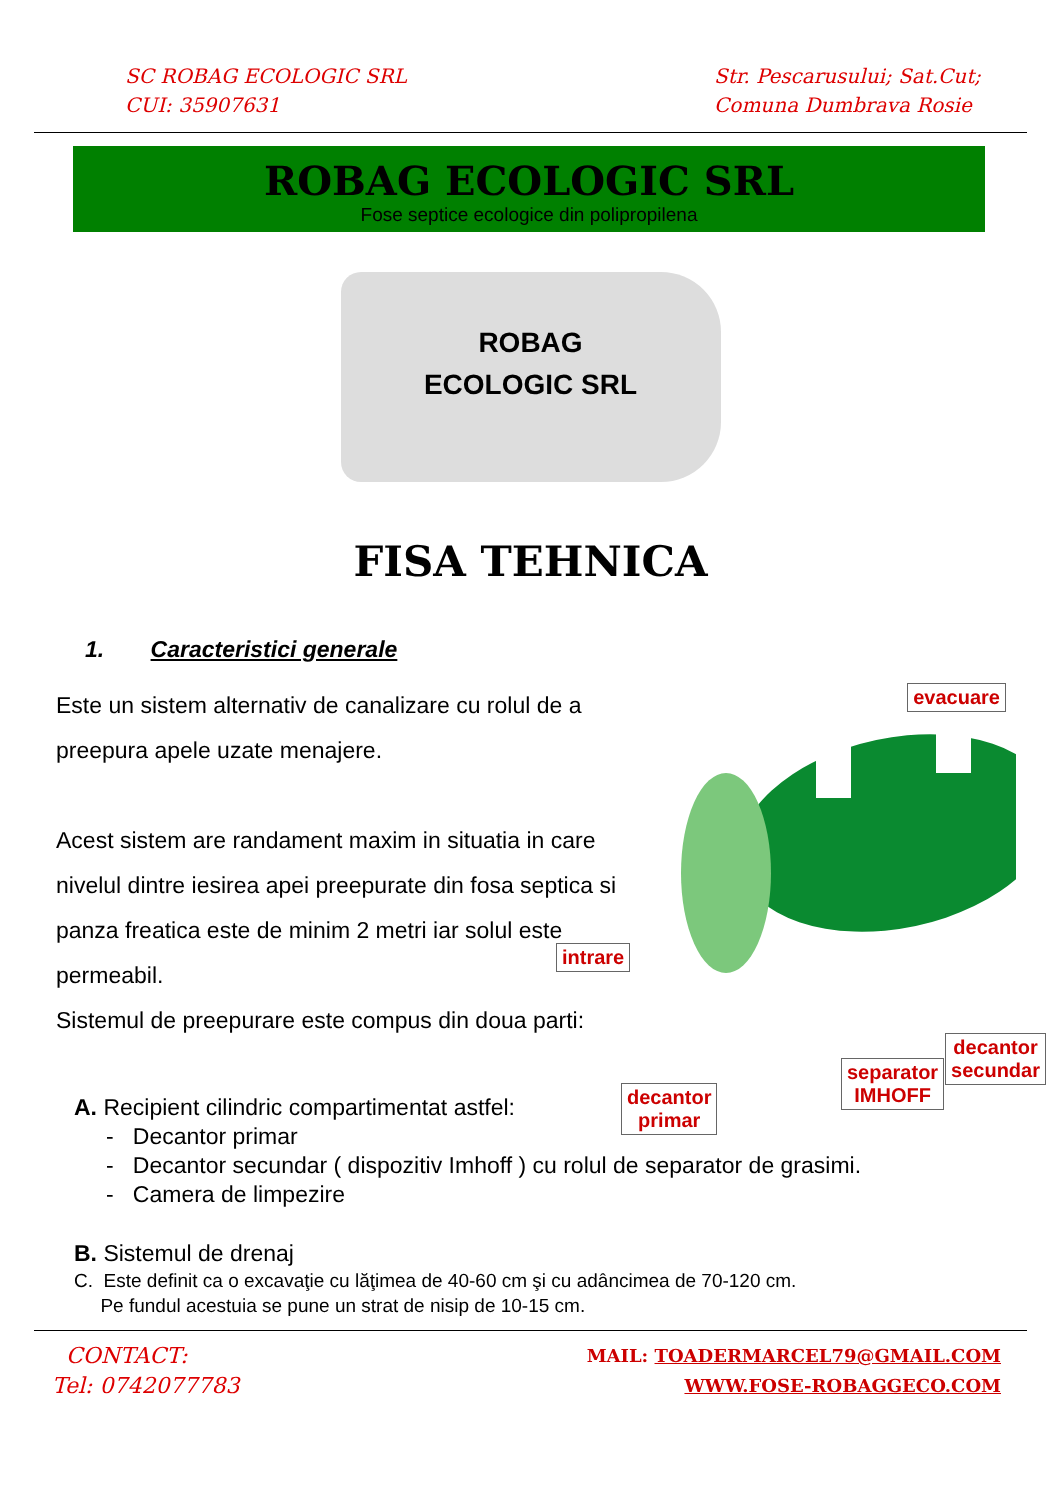SC ROBAG ECOLOGIC SRL
CUI: 35907631
Str. Pescarusului; Sat.Cut;
Comuna Dumbrava Rosie
ROBAG ECOLOGIC SRL
Fose septice ecologice din polipropilena
ROBAG
ECOLOGIC SRL
FISA TEHNICA
1. Caracteristici generale
Este un sistem alternativ de canalizare cu rolul de a preepura apele uzate menajere.
Acest sistem are randament maxim in situatia in care nivelul dintre iesirea apei preepurate din fosa septica si panza freatica este de minim 2 metri iar solul este permeabil.
Sistemul de preepurare este compus din doua parti:
evacuare
intrare
decantor
primar
separator
IMHOFF
decantor
secundar
A. Recipient cilindric compartimentat astfel:
- Decantor primar
- Decantor secundar ( dispozitiv Imhoff ) cu rolul de separator de grasimi.
- Camera de limpezire
B. Sistemul de drenaj
C. Este definit ca o excavaţie cu lăţimea de 40-60 cm şi cu adâncimea de 70-120 cm.
Pe fundul acestuia se pune un strat de nisip de 10-15 cm.
CONTACT:
Tel: 0742077783
MAIL: TOADERMARCEL79@GMAIL.COM
WWW.FOSE-ROBAGGECO.COM